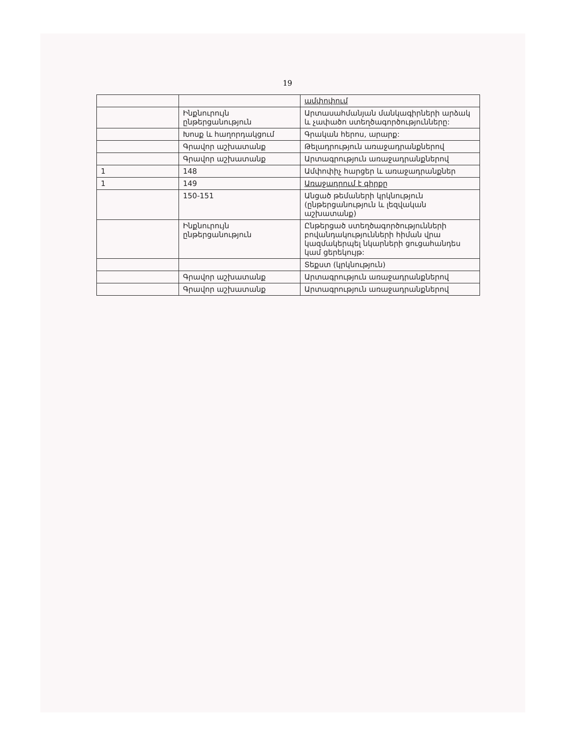19
| | | ամփոփում |
| | Ինքնուրույն ընթերցանություն | Արտասահմանյան մանկագիրների արձակ և չափածո ստեղծագործությունները: |
| | Խոսք և հաղորդակցում | Գրական հերոս, արարք: |
| | Գրավոր աշխատանք | Թելադրություն առաջադրանքներով |
| | Գրավոր աշխատանք | Արտագրություն առաջադրանքներով |
| 1 | 148 | Ամփոփիչ հարցեր և առաջադրանքներ |
| 1 | 149 | Առաջադրում է գիրքը |
| | 150-151 | Անցած թեմաների կրկնություն (ընթերցանություն և լեզվական աշխատանք) |
| | Ինքնուրույն ընթերցանություն | Ընթերցած ստեղծագործությունների բովանդակությունների հիման վրա կազմակերպել նկարների ցուցահանդես կամ ցերեկույթ: |
| | | Տեքստ (կրկնություն) |
| | Գրավոր աշխատանք | Արտագրություն առաջադրանքներով |
| | Գրավոր աշխատանք | Արտագրություն առաջադրանքներով |